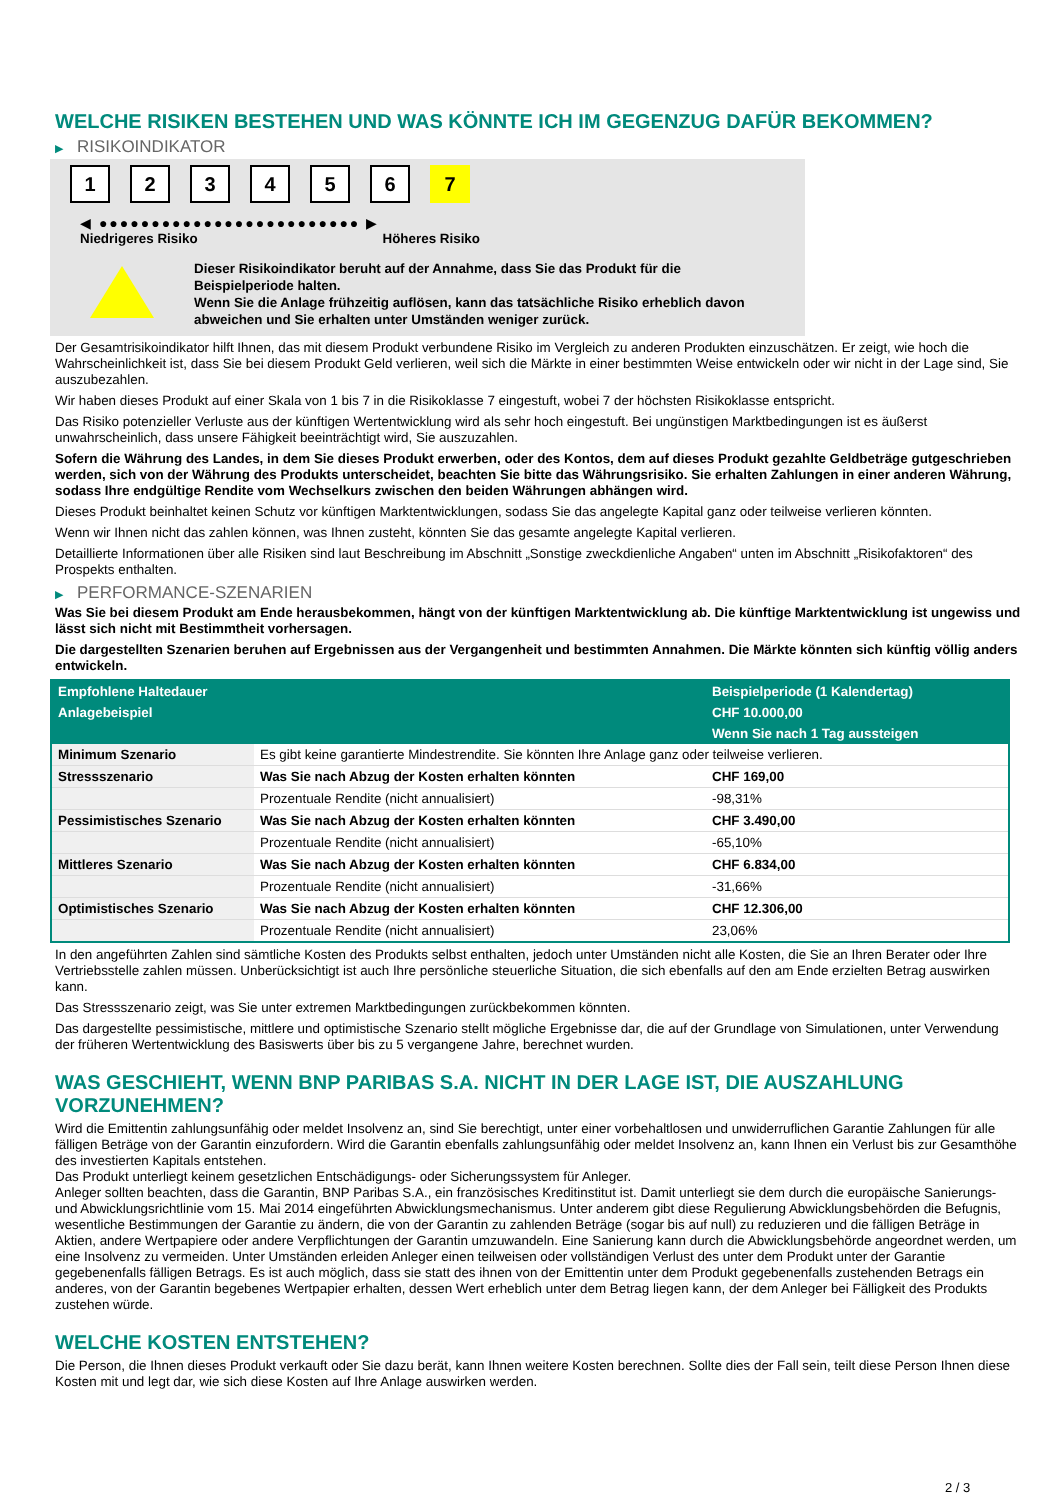WELCHE RISIKEN BESTEHEN UND WAS KÖNNTE ICH IM GEGENZUG DAFÜR BEKOMMEN?
▶ RISIKOINDIKATOR
123456 7
◀ ●●●●●●●●●●●●●●●●●●●●●●●●● ▶
Niedrigeres Risiko Höheres Risiko
Dieser Risikoindikator beruht auf der Annahme, dass Sie das Produkt für die
Beispielperiode halten.
Wenn Sie die Anlage frühzeitig auflösen, kann das tatsächliche Risiko erheblich davon
abweichen und Sie erhalten unter Umständen weniger zurück.
Der Gesamtrisikoindikator hilft Ihnen, das mit diesem Produkt verbundene Risiko im Vergleich zu anderen Produkten einzuschätzen. Er zeigt, wie hoch die Wahrscheinlichkeit ist, dass Sie bei diesem Produkt Geld verlieren, weil sich die Märkte in einer bestimmten Weise entwickeln oder wir nicht in der Lage sind, Sie auszubezahlen.
Wir haben dieses Produkt auf einer Skala von 1 bis 7 in die Risikoklasse 7 eingestuft, wobei 7 der höchsten Risikoklasse entspricht.
Das Risiko potenzieller Verluste aus der künftigen Wertentwicklung wird als sehr hoch eingestuft. Bei ungünstigen Marktbedingungen ist es äußerst unwahrscheinlich, dass unsere Fähigkeit beeinträchtigt wird, Sie auszuzahlen.
Sofern die Währung des Landes, in dem Sie dieses Produkt erwerben, oder des Kontos, dem auf dieses Produkt gezahlte Geldbeträge gutgeschrieben werden, sich von der Währung des Produkts unterscheidet, beachten Sie bitte das Währungsrisiko. Sie erhalten Zahlungen in einer anderen Währung, sodass Ihre endgültige Rendite vom Wechselkurs zwischen den beiden Währungen abhängen wird.
Dieses Produkt beinhaltet keinen Schutz vor künftigen Marktentwicklungen, sodass Sie das angelegte Kapital ganz oder teilweise verlieren könnten.
Wenn wir Ihnen nicht das zahlen können, was Ihnen zusteht, könnten Sie das gesamte angelegte Kapital verlieren.
Detaillierte Informationen über alle Risiken sind laut Beschreibung im Abschnitt „Sonstige zweckdienliche Angaben“ unten im Abschnitt „Risikofaktoren“ des Prospekts enthalten.
▶ PERFORMANCE-SZENARIEN
Was Sie bei diesem Produkt am Ende herausbekommen, hängt von der künftigen Marktentwicklung ab. Die künftige Marktentwicklung ist ungewiss und lässt sich nicht mit Bestimmtheit vorhersagen.
Die dargestellten Szenarien beruhen auf Ergebnissen aus der Vergangenheit und bestimmten Annahmen. Die Märkte könnten sich künftig völlig anders entwickeln.
| Empfohlene Haltedauer | | Beispielperiode (1 Kalendertag) |
| --- | --- | --- |
| Anlagebeispiel | | CHF 10.000,00 |
| | | Wenn Sie nach 1 Tag aussteigen |
| Minimum Szenario | Es gibt keine garantierte Mindestrendite. Sie könnten Ihre Anlage ganz oder teilweise verlieren. | |
| Stressszenario | Was Sie nach Abzug der Kosten erhalten könnten | CHF 169,00 |
| | Prozentuale Rendite (nicht annualisiert) | -98,31% |
| Pessimistisches Szenario | Was Sie nach Abzug der Kosten erhalten könnten | CHF 3.490,00 |
| | Prozentuale Rendite (nicht annualisiert) | -65,10% |
| Mittleres Szenario | Was Sie nach Abzug der Kosten erhalten könnten | CHF 6.834,00 |
| | Prozentuale Rendite (nicht annualisiert) | -31,66% |
| Optimistisches Szenario | Was Sie nach Abzug der Kosten erhalten könnten | CHF 12.306,00 |
| | Prozentuale Rendite (nicht annualisiert) | 23,06% |
In den angeführten Zahlen sind sämtliche Kosten des Produkts selbst enthalten, jedoch unter Umständen nicht alle Kosten, die Sie an Ihren Berater oder Ihre Vertriebsstelle zahlen müssen. Unberücksichtigt ist auch Ihre persönliche steuerliche Situation, die sich ebenfalls auf den am Ende erzielten Betrag auswirken kann.
Das Stressszenario zeigt, was Sie unter extremen Marktbedingungen zurückbekommen könnten.
Das dargestellte pessimistische, mittlere und optimistische Szenario stellt mögliche Ergebnisse dar, die auf der Grundlage von Simulationen, unter Verwendung der früheren Wertentwicklung des Basiswerts über bis zu 5 vergangene Jahre, berechnet wurden.
WAS GESCHIEHT, WENN BNP PARIBAS S.A. NICHT IN DER LAGE IST, DIE AUSZAHLUNG VORZUNEHMEN?
Wird die Emittentin zahlungsunfähig oder meldet Insolvenz an, sind Sie berechtigt, unter einer vorbehaltlosen und unwiderruflichen Garantie Zahlungen für alle fälligen Beträge von der Garantin einzufordern. Wird die Garantin ebenfalls zahlungsunfähig oder meldet Insolvenz an, kann Ihnen ein Verlust bis zur Gesamthöhe des investierten Kapitals entstehen.
Das Produkt unterliegt keinem gesetzlichen Entschädigungs- oder Sicherungssystem für Anleger.
Anleger sollten beachten, dass die Garantin, BNP Paribas S.A., ein französisches Kreditinstitut ist. Damit unterliegt sie dem durch die europäische Sanierungs- und Abwicklungsrichtlinie vom 15. Mai 2014 eingeführten Abwicklungsmechanismus. Unter anderem gibt diese Regulierung Abwicklungsbehörden die Befugnis, wesentliche Bestimmungen der Garantie zu ändern, die von der Garantin zu zahlenden Beträge (sogar bis auf null) zu reduzieren und die fälligen Beträge in Aktien, andere Wertpapiere oder andere Verpflichtungen der Garantin umzuwandeln. Eine Sanierung kann durch die Abwicklungsbehörde angeordnet werden, um eine Insolvenz zu vermeiden. Unter Umständen erleiden Anleger einen teilweisen oder vollständigen Verlust des unter dem Produkt unter der Garantie gegebenenfalls fälligen Betrags. Es ist auch möglich, dass sie statt des ihnen von der Emittentin unter dem Produkt gegebenenfalls zustehenden Betrags ein anderes, von der Garantin begebenes Wertpapier erhalten, dessen Wert erheblich unter dem Betrag liegen kann, der dem Anleger bei Fälligkeit des Produkts zustehen würde.
WELCHE KOSTEN ENTSTEHEN?
Die Person, die Ihnen dieses Produkt verkauft oder Sie dazu berät, kann Ihnen weitere Kosten berechnen. Sollte dies der Fall sein, teilt diese Person Ihnen diese Kosten mit und legt dar, wie sich diese Kosten auf Ihre Anlage auswirken werden.
2 / 3